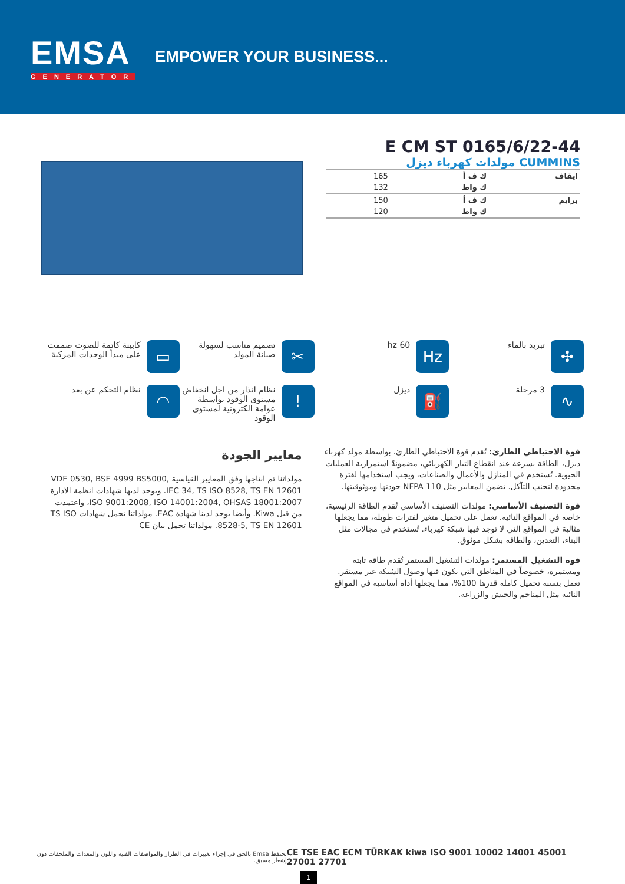EMSA
GENERATOR
EMPOWER YOUR BUSINESS...
E CM ST 0165/6/22-44
CUMMINS مولدات كهرباء ديزل
| ايقاف | ك ف أ | 165 |
| | ك واط | 132 |
| برايم | ك ف أ | 150 |
| | ك واط | 120 |
✣
تبريد بالماء
Hz
hz 60
✂
تصميم مناسب لسهولة صيانة المولد
▭
كابينة كاتمة للصوت صممت على مبدأ الوحدات المركبة
∿
3 مرحلة
⛽
ديزل
!
نظام انذار من اجل انخفاض مستوى الوقود بواسطة عوامة الكترونية لمستوى الوقود
◠
نظام التحكم عن بعد
قوة الاحتياطي الطارئ: تُقدم قوة الاحتياطي الطارئ، بواسطة مولد كهرباء ديزل، الطاقة بسرعة عند انقطاع التيار الكهربائي، مضمونةً استمرارية العمليات الحيوية. تُستخدم في المنازل والأعمال والصناعات، ويجب استخدامها لفترة محدودة لتجنب التآكل. تضمن المعايير مثل NFPA 110 جودتها وموثوقيتها.
قوة التصنيف الأساسي: مولدات التصنيف الأساسي تُقدم الطاقة الرئيسية، خاصة في المواقع النائية. تعمل على تحميل متغير لفترات طويلة، مما يجعلها مثالية في المواقع التي لا توجد فيها شبكة كهرباء. تُستخدم في مجالات مثل البناء، التعدين، والطاقة بشكل موثوق.
قوة التشغيل المستمر: مولدات التشغيل المستمر تُقدم طاقة ثابتة ومستمرة، خصوصاً في المناطق التي يكون فيها وصول الشبكة غير مستقر. تعمل بنسبة تحميل كاملة قدرها 100%، مما يجعلها أداة أساسية في المواقع النائية مثل المناجم والجيش والزراعة.
معايير الجودة
مولداتنا تم انتاجها وفق المعايير القياسية VDE 0530, BSE 4999 BS5000, IEC 34, TS ISO 8528, TS EN 12601. ويوجد لديها شهادات انظمة الادارة ISO 9001:2008, ISO 14001:2004, OHSAS 18001:2007، واعتمدت من قبل Kiwa. وأيضا يوجد لدينا شهادة EAC. مولداتنا تحمل شهادات TS ISO 8528-5, TS EN 12601. مولداتنا تحمل بيان CE
تحتفظ Emsa بالحق في إجراء تغييرات في الطراز والمواصفات الفنية واللون والمعدات والملحقات دون إشعار مسبق.
CE TSE EAC ECM TÜRKAK kiwa ISO 9001 10002 14001 45001 27001 27701
1